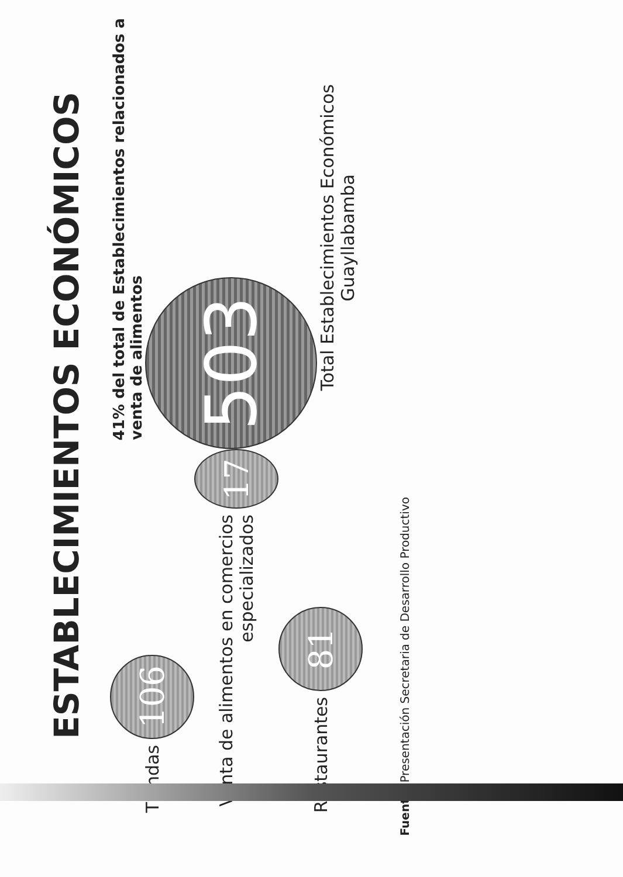ESTABLECIMIENTOS ECONÓMICOS
Tiendas 106
Venta de alimentos en comercios especializados 17
Restaurantes 81
41% del total de Establecimientos relacionados a venta de alimentos
503
Total Establecimientos Económicos Guayllabamba
Fuente: Presentación Secretaria de Desarrollo Productivo